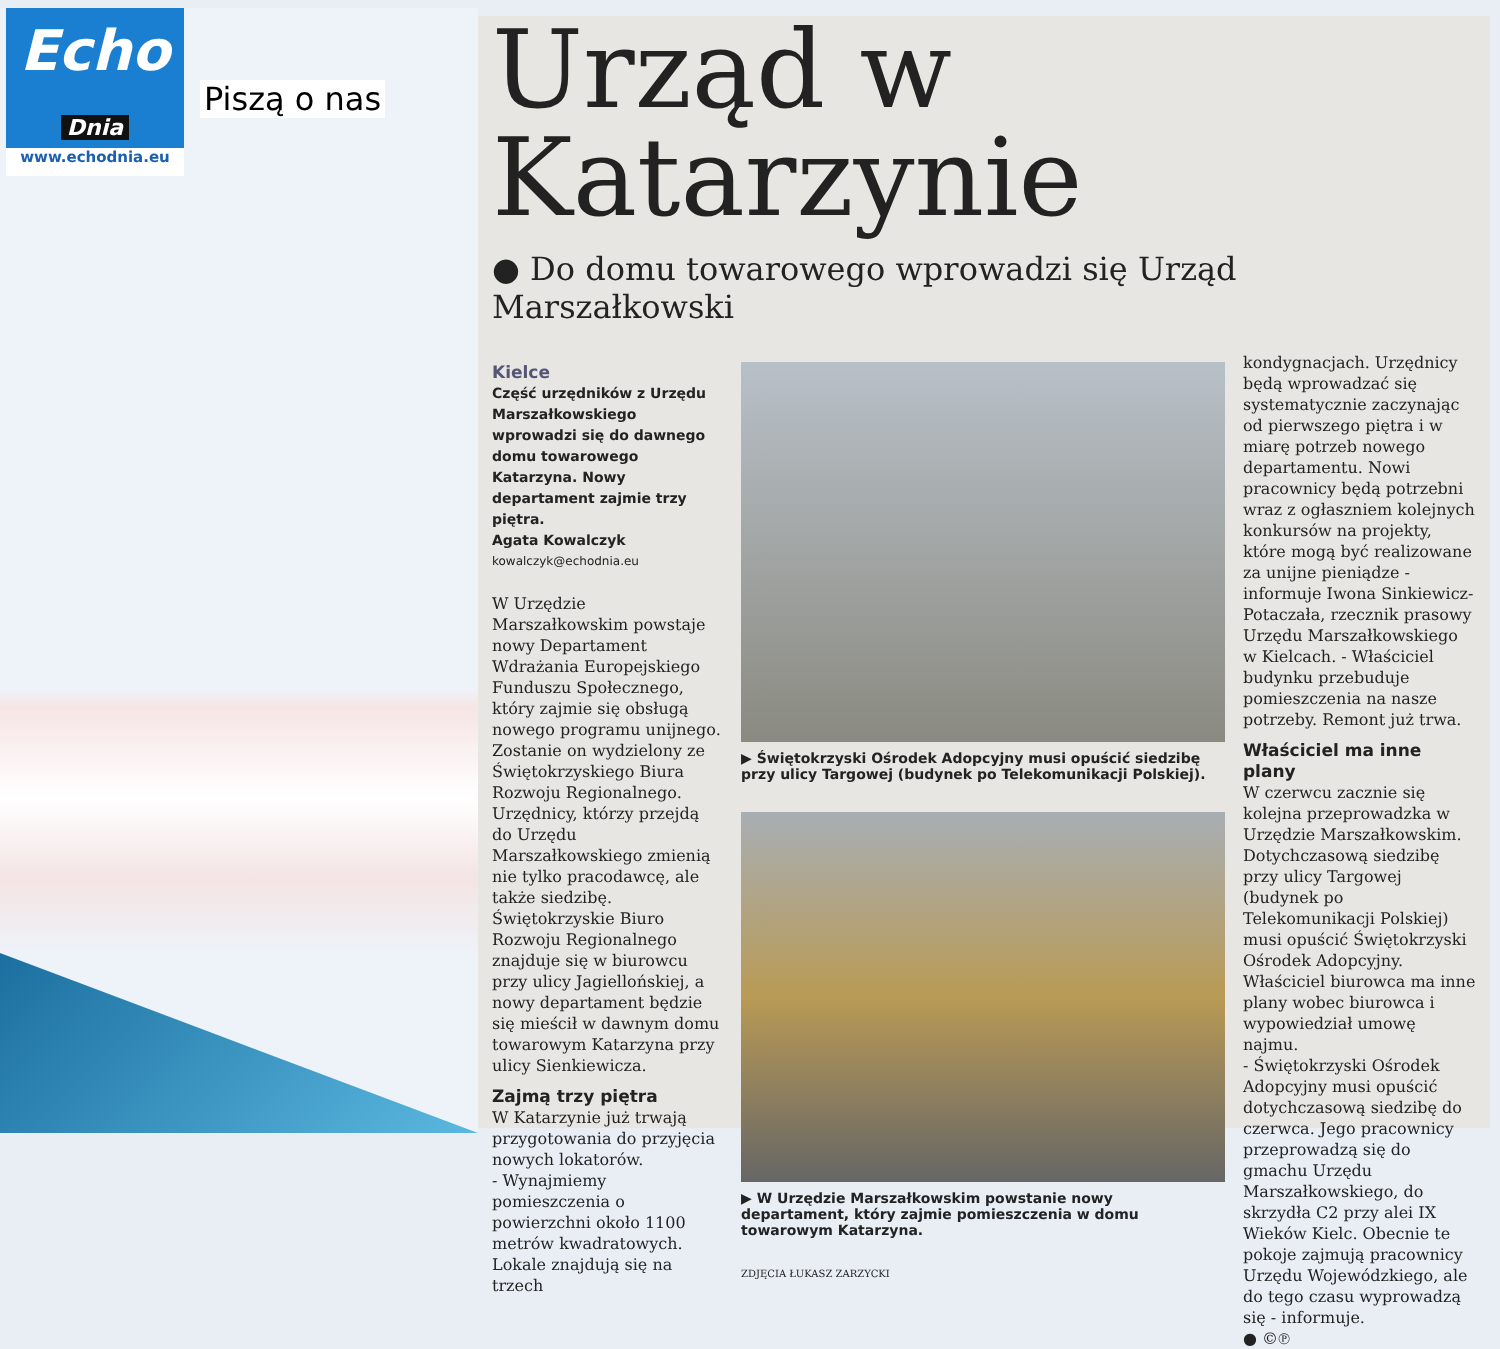Echo
Dnia
www.echodnia.eu
Piszą o nas
Urząd w Katarzynie
● Do domu towarowego wprowadzi się Urząd Marszałkowski
Kielce
Część urzędników z Urzędu Marszałkowskiego wprowadzi się do dawnego domu towarowego Katarzyna. Nowy departament zajmie trzy piętra.
Agata Kowalczyk
kowalczyk@echodnia.eu
W Urzędzie Marszałkowskim powstaje nowy Departament Wdrażania Europejskiego Funduszu Społecznego, który zajmie się obsługą nowego programu unijnego. Zostanie on wydzielony ze Świętokrzyskiego Biura Rozwoju Regionalnego. Urzędnicy, którzy przejdą do Urzędu Marszałkowskiego zmienią nie tylko pracodawcę, ale także siedzibę.
Świętokrzyskie Biuro Rozwoju Regionalnego znajduje się w biurowcu przy ulicy Jagiellońskiej, a nowy departament będzie się mieścił w dawnym domu towarowym Katarzyna przy ulicy Sienkiewicza.
Zajmą trzy piętra
W Katarzynie już trwają przygotowania do przyjęcia nowych lokatorów.
- Wynajmiemy pomieszczenia o powierzchni około 1100 metrów kwadratowych. Lokale znajdują się na trzech
▶ Świętokrzyski Ośrodek Adopcyjny musi opuścić siedzibę przy ulicy Targowej (budynek po Telekomunikacji Polskiej).
▶ W Urzędzie Marszałkowskim powstanie nowy departament, który zajmie pomieszczenia w domu towarowym Katarzyna.
ZDJĘCIA ŁUKASZ ZARZYCKI
kondygnacjach. Urzędnicy będą wprowadzać się systematycznie zaczynając od pierwszego piętra i w miarę potrzeb nowego departamentu. Nowi pracownicy będą potrzebni wraz z ogłaszniem kolejnych konkursów na projekty, które mogą być realizowane za unijne pieniądze - informuje Iwona Sinkiewicz-Potaczała, rzecznik prasowy Urzędu Marszałkowskiego w Kielcach. - Właściciel budynku przebuduje pomieszczenia na nasze potrzeby. Remont już trwa.
Właściciel ma inne plany
W czerwcu zacznie się kolejna przeprowadzka w Urzędzie Marszałkowskim. Dotychczasową siedzibę przy ulicy Targowej (budynek po Telekomunikacji Polskiej) musi opuścić Świętokrzyski Ośrodek Adopcyjny. Właściciel biurowca ma inne plany wobec biurowca i wypowiedział umowę najmu.
- Świętokrzyski Ośrodek Adopcyjny musi opuścić dotychczasową siedzibę do czerwca. Jego pracownicy przeprowadzą się do gmachu Urzędu Marszałkowskiego, do skrzydła C2 przy alei IX Wieków Kielc. Obecnie te pokoje zajmują pracownicy Urzędu Wojewódzkiego, ale do tego czasu wyprowadzą się - informuje.
● ©℗